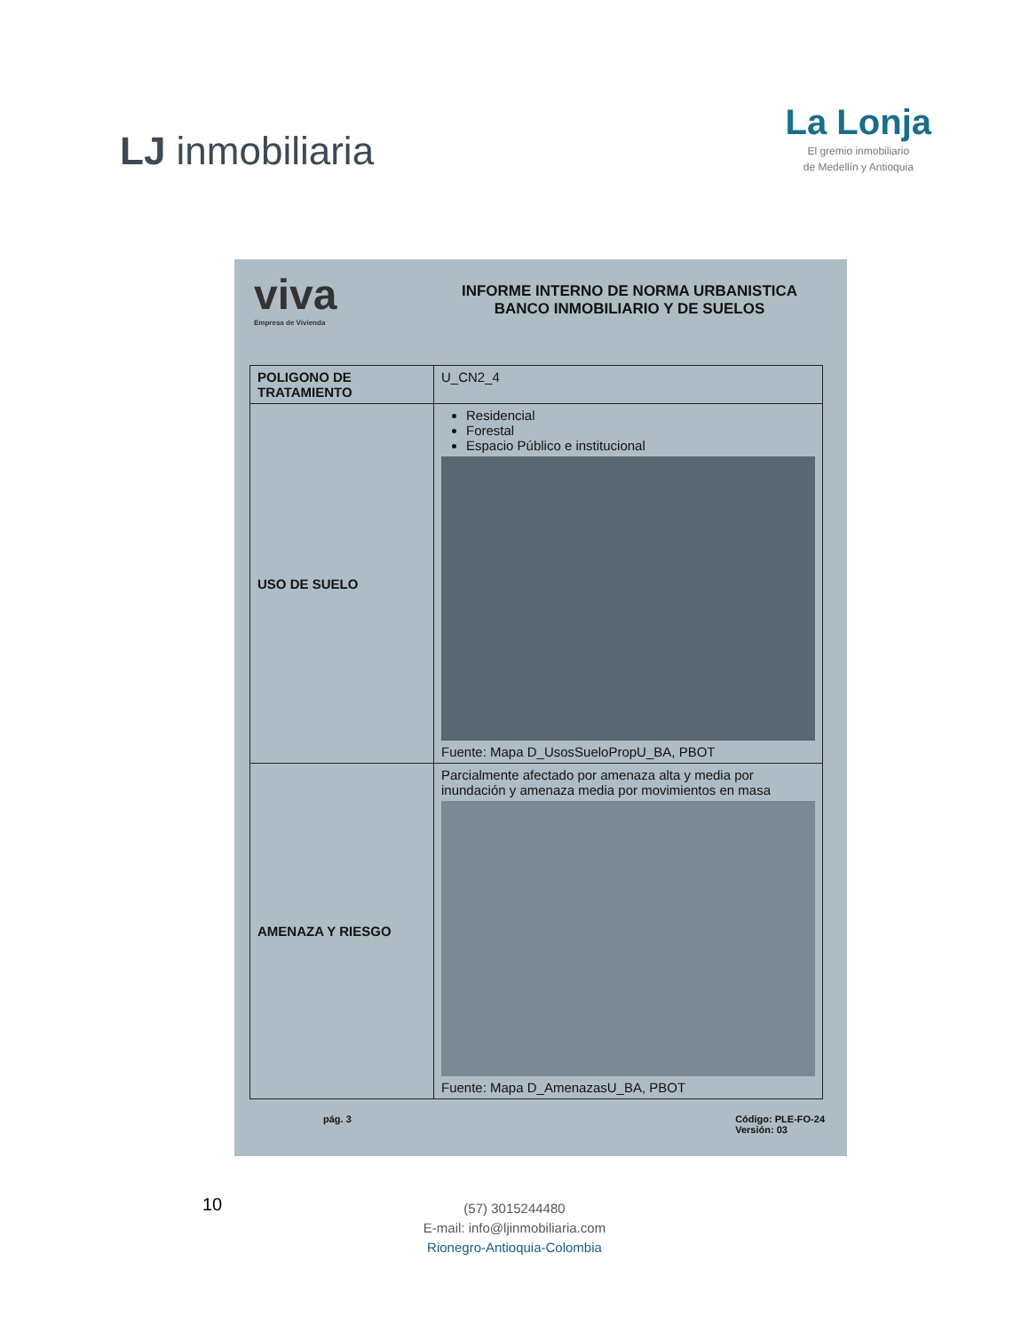LJ inmobiliaria
La Lonja
El gremio inmobiliario
de Medellín y Antioquia
viva
Empresa de Vivienda
INFORME INTERNO DE NORMA URBANISTICA
BANCO INMOBILIARIO Y DE SUELOS
| POLIGONO DE TRATAMIENTO | U_CN2_4 |
| USO DE SUELO | Residencial Forestal Espacio Público e institucional Fuente: Mapa D_UsosSueloPropU_BA, PBOT |
| AMENAZA Y RIESGO | Parcialmente afectado por amenaza alta y media por inundación y amenaza media por movimientos en masa Fuente: Mapa D_AmenazasU_BA, PBOT |
pág. 3 Código: PLE-FO-24
Versión: 03
10
(57) 3015244480
E-mail: info@ljinmobiliaria.com
Rionegro-Antioquia-Colombia